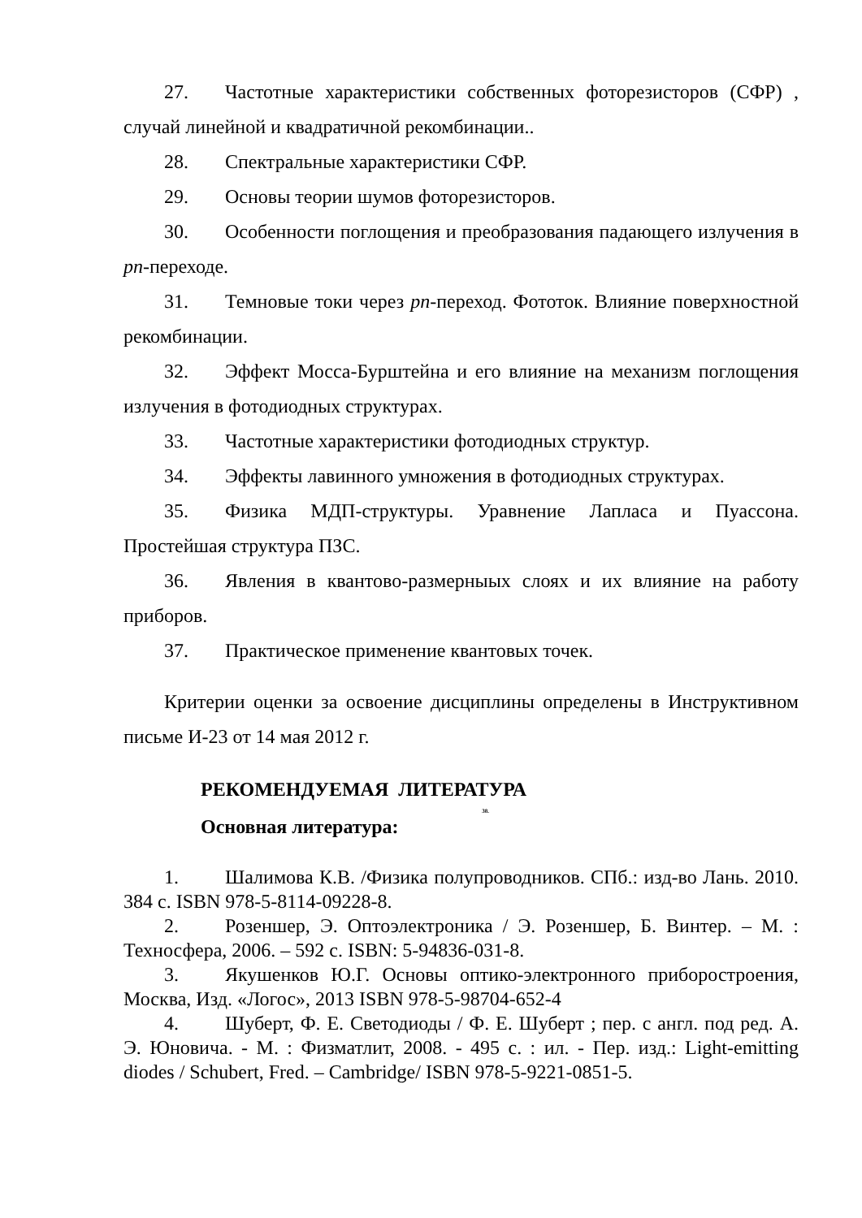27. Частотные характеристики собственных фоторезисторов (СФР) , случай линейной и квадратичной рекомбинации..
28. Спектральные характеристики СФР.
29. Основы теории шумов фоторезисторов.
30. Особенности поглощения и преобразования падающего излучения в pn-переходе.
31. Темновые токи через pn-переход. Фототок. Влияние поверхностной рекомбинации.
32. Эффект Мосса-Бурштейна и его влияние на механизм поглощения излучения в фотодиодных структурах.
33. Частотные характеристики фотодиодных структур.
34. Эффекты лавинного умножения в фотодиодных структурах.
35. Физика МДП-структуры. Уравнение Лапласа и Пуассона. Простейшая структура ПЗС.
36. Явления в квантово-размерныых слоях и их влияние на работу приборов.
37. Практическое применение квантовых точек.
Критерии оценки за освоение дисциплины определены в Инструктивном письме И-23 от 14 мая 2012 г.
РЕКОМЕНДУЕМАЯ ЛИТЕРАТУРА
38.
Основная литература:
1. Шалимова К.В. /Физика полупроводников. СПб.: изд-во Лань. 2010. 384 с. ISBN 978-5-8114-09228-8.
2. Розеншер, Э. Оптоэлектроника / Э. Розеншер, Б. Винтер. – М. : Техносфера, 2006. – 592 с. ISBN: 5-94836-031-8.
3. Якушенков Ю.Г. Основы оптико-электронного приборостроения, Москва, Изд. «Логос», 2013 ISBN 978-5-98704-652-4
4. Шуберт, Ф. Е. Светодиоды / Ф. Е. Шуберт ; пер. с англ. под ред. А. Э. Юновича. - М. : Физматлит, 2008. - 495 с. : ил. - Пер. изд.: Light-emitting diodes / Schubert, Fred. – Cambridge/ ISBN 978-5-9221-0851-5.